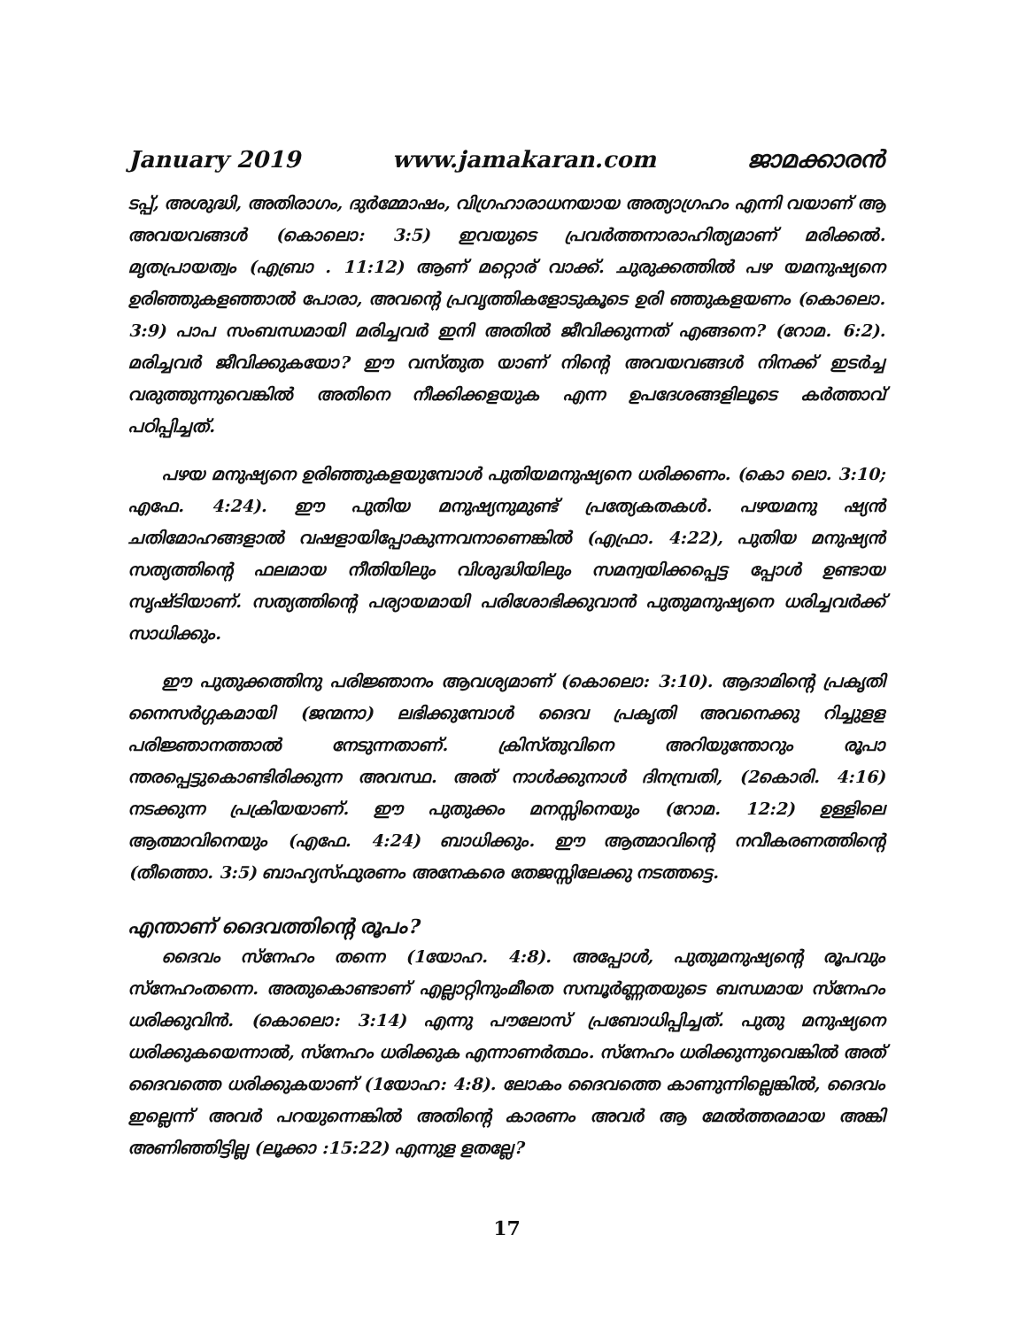January 2019 www.jamakaran.com ജാമക്കാരൻ
ടപ്പ്, അശുദ്ധി, അതിരാഗം, ദുർമ്മോഷം, വിഗ്രഹാരാധനയായ അത്യാഗ്രഹം എന്നി വയാണ് ആ അവയവങ്ങൾ (കൊലൊ: 3:5) ഇവയുടെ പ്രവർത്തനാരാഹിത്യമാണ് മരിക്കൽ. മൃതപ്രായത്വം (എബ്രാ . 11:12) ആണ് മറ്റൊര് വാക്ക്. ചുരുക്കത്തിൽ പഴ യമനുഷ്യനെ ഉരിഞ്ഞുകളഞ്ഞാൽ പോരാ, അവന്റെ പ്രവൃത്തികളോടുകൂടെ ഉരി ഞ്ഞുകളയണം (കൊലൊ. 3:9) പാപ സംബന്ധമായി മരിച്ചവർ ഇനി അതിൽ ജീവിക്കുന്നത് എങ്ങനെ? (റോമ. 6:2). മരിച്ചവർ ജീവിക്കുകയോ? ഈ വസ്തുത യാണ് നിന്റെ അവയവങ്ങൾ നിനക്ക് ഇടർച്ച വരുത്തുന്നുവെങ്കിൽ അതിനെ നീക്കിക്കളയുക എന്ന ഉപദേശങ്ങളിലൂടെ കർത്താവ് പഠിപ്പിച്ചത്.
പഴയ മനുഷ്യനെ ഉരിഞ്ഞുകളയുമ്പോൾ പുതിയമനുഷ്യനെ ധരിക്കണം. (കൊ ലൊ. 3:10; എഫേ. 4:24). ഈ പുതിയ മനുഷ്യനുമുണ്ട് പ്രത്യേകതകൾ. പഴയമനു ഷ്യൻ ചതിമോഹങ്ങളാൽ വഷളായിപ്പോകുന്നവനാണെങ്കിൽ (എഫ്രാ. 4:22), പുതിയ മനുഷ്യൻ സത്യത്തിന്റെ ഫലമായ നീതിയിലും വിശുദ്ധിയിലും സമന്വയിക്കപ്പെട്ട പ്പോൾ ഉണ്ടായ സൃഷ്ടിയാണ്. സത്യത്തിന്റെ പര്യായമായി പരിശോഭിക്കുവാൻ പുതുമനുഷ്യനെ ധരിച്ചവർക്ക് സാധിക്കും.
ഈ പുതുക്കത്തിനു പരിജ്ഞാനം ആവശ്യമാണ് (കൊലൊ: 3:10). ആദാമിന്റെ പ്രകൃതി നൈസർഗ്ഗകമായി (ജന്മനാ) ലഭിക്കുമ്പോൾ ദൈവ പ്രകൃതി അവനെക്കു റിച്ചുളള പരിജ്ഞാനത്താൽ നേടുന്നതാണ്. ക്രിസ്തുവിനെ അറിയുന്തോറും രൂപാ ന്തരപ്പെട്ടുകൊണ്ടിരിക്കുന്ന അവസ്ഥ. അത് നാൾക്കുനാൾ ദിനമ്പ്രതി, (2കൊരി. 4:16) നടക്കുന്ന പ്രക്രിയയാണ്. ഈ പുതുക്കം മനസ്സിനെയും (റോമ. 12:2) ഉള്ളിലെ ആത്മാവിനെയും (എഫേ. 4:24) ബാധിക്കും. ഈ ആത്മാവിന്റെ നവീകരണത്തിന്റെ (തീത്തൊ. 3:5) ബാഹ്യസ്ഫുരണം അനേകരെ തേജസ്സിലേക്കു നടത്തട്ടെ.
എന്താണ് ദൈവത്തിന്റെ രൂപം?
ദൈവം സ്നേഹം തന്നെ (1യോഹ. 4:8). അപ്പോൾ, പുതുമനുഷ്യന്റെ രൂപവും സ്നേഹംതന്നെ. അതുകൊണ്ടാണ് എല്ലാറ്റിനുംമീതെ സമ്പൂർണ്ണതയുടെ ബന്ധമായ സ്നേഹം ധരിക്കുവിൻ. (കൊലൊ: 3:14) എന്നു പൗലോസ് പ്രബോധിപ്പിച്ചത്. പുതു മനുഷ്യനെ ധരിക്കുകയെന്നാൽ, സ്നേഹം ധരിക്കുക എന്നാണർത്ഥം. സ്നേഹം ധരിക്കുന്നുവെങ്കിൽ അത് ദൈവത്തെ ധരിക്കുകയാണ് (1യോഹ: 4:8). ലോകം ദൈവത്തെ കാണുന്നില്ലെങ്കിൽ, ദൈവം ഇല്ലെന്ന് അവർ പറയുന്നെങ്കിൽ അതിന്റെ കാരണം അവർ ആ മേൽത്തരമായ അങ്കി അണിഞ്ഞിട്ടില്ല (ലൂക്കാ :15:22) എന്നുള ളതല്ലേ?
17